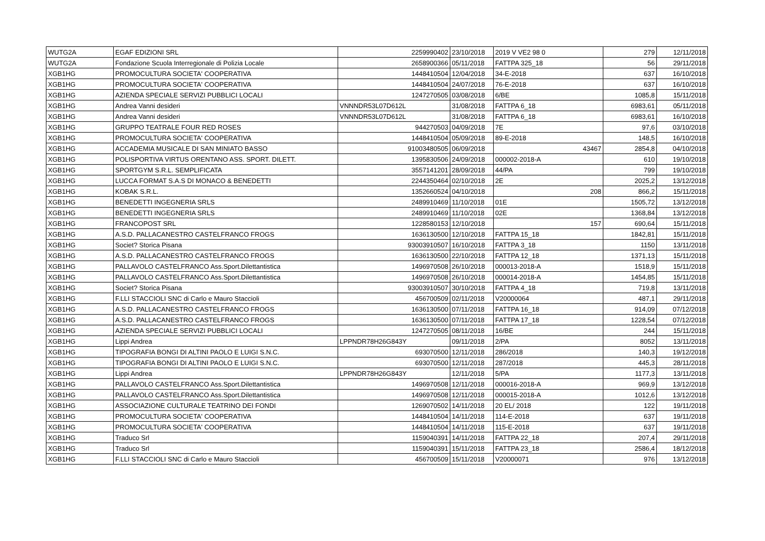| WUTG2A | EGAF EDIZIONI SRL | 2259990402 | 23/10/2018 | 2019 V VE2 98 0 | 279 | 12/11/2018 |
| WUTG2A | Fondazione Scuola Interregionale di Polizia Locale | 2658900366 | 05/11/2018 | FATTPA 325_18 | 56 | 29/11/2018 |
| XGB1HG | PROMOCULTURA SOCIETA' COOPERATIVA | 1448410504 | 12/04/2018 | 34-E-2018 | 637 | 16/10/2018 |
| XGB1HG | PROMOCULTURA SOCIETA' COOPERATIVA | 1448410504 | 24/07/2018 | 76-E-2018 | 637 | 16/10/2018 |
| XGB1HG | AZIENDA SPECIALE SERVIZI PUBBLICI LOCALI | 1247270505 | 03/08/2018 | 6/BE | 1085,8 | 15/11/2018 |
| XGB1HG | Andrea Vanni desideri | VNNNDR53L07D612L | 31/08/2018 | FATTPA 6_18 | 6983,61 | 05/11/2018 |
| XGB1HG | Andrea Vanni desideri | VNNNDR53L07D612L | 31/08/2018 | FATTPA 6_18 | 6983,61 | 16/10/2018 |
| XGB1HG | GRUPPO TEATRALE FOUR RED ROSES | 944270503 | 04/09/2018 | 7E | 97,6 | 03/10/2018 |
| XGB1HG | PROMOCULTURA SOCIETA' COOPERATIVA | 1448410504 | 05/09/2018 | 89-E-2018 | 148,5 | 16/10/2018 |
| XGB1HG | ACCADEMIA MUSICALE DI SAN MINIATO BASSO | 91003480505 | 06/09/2018 | 43467 | 2854,8 | 04/10/2018 |
| XGB1HG | POLISPORTIVA VIRTUS ORENTANO ASS. SPORT. DILETT. | 1395830506 | 24/09/2018 | 000002-2018-A | 610 | 19/10/2018 |
| XGB1HG | SPORTGYM S.R.L. SEMPLIFICATA | 3557141201 | 28/09/2018 | 44/PA | 799 | 19/10/2018 |
| XGB1HG | LUCCA FORMAT S.A.S DI MONACO & BENEDETTI | 2244350464 | 02/10/2018 | 2E | 2025,2 | 13/12/2018 |
| XGB1HG | KOBAK S.R.L. | 1352660524 | 04/10/2018 | 208 | 866,2 | 15/11/2018 |
| XGB1HG | BENEDETTI INGEGNERIA SRLS | 2489910469 | 11/10/2018 | 01E | 1505,72 | 13/12/2018 |
| XGB1HG | BENEDETTI INGEGNERIA SRLS | 2489910469 | 11/10/2018 | 02E | 1368,84 | 13/12/2018 |
| XGB1HG | FRANCOPOST SRL | 1228580153 | 12/10/2018 | 157 | 690,64 | 15/11/2018 |
| XGB1HG | A.S.D. PALLACANESTRO CASTELFRANCO FROGS | 1636130500 | 12/10/2018 | FATTPA 15_18 | 1842,81 | 15/11/2018 |
| XGB1HG | Societ? Storica Pisana | 93003910507 | 16/10/2018 | FATTPA 3_18 | 1150 | 13/11/2018 |
| XGB1HG | A.S.D. PALLACANESTRO CASTELFRANCO FROGS | 1636130500 | 22/10/2018 | FATTPA 12_18 | 1371,13 | 15/11/2018 |
| XGB1HG | PALLAVOLO CASTELFRANCO Ass.Sport.Dilettantistica | 1496970508 | 26/10/2018 | 000013-2018-A | 1518,9 | 15/11/2018 |
| XGB1HG | PALLAVOLO CASTELFRANCO Ass.Sport.Dilettantistica | 1496970508 | 26/10/2018 | 000014-2018-A | 1454,85 | 15/11/2018 |
| XGB1HG | Societ? Storica Pisana | 93003910507 | 30/10/2018 | FATTPA 4_18 | 719,8 | 13/11/2018 |
| XGB1HG | F.LLI STACCIOLI SNC di Carlo e Mauro Staccioli | 456700509 | 02/11/2018 | V20000064 | 487,1 | 29/11/2018 |
| XGB1HG | A.S.D. PALLACANESTRO CASTELFRANCO FROGS | 1636130500 | 07/11/2018 | FATTPA 16_18 | 914,09 | 07/12/2018 |
| XGB1HG | A.S.D. PALLACANESTRO CASTELFRANCO FROGS | 1636130500 | 07/11/2018 | FATTPA 17_18 | 1228,54 | 07/12/2018 |
| XGB1HG | AZIENDA SPECIALE SERVIZI PUBBLICI LOCALI | 1247270505 | 08/11/2018 | 16/BE | 244 | 15/11/2018 |
| XGB1HG | Lippi Andrea | LPPNDR78H26G843Y | 09/11/2018 | 2/PA | 8052 | 13/11/2018 |
| XGB1HG | TIPOGRAFIA BONGI DI ALTINI PAOLO E LUIGI S.N.C. | 693070500 | 12/11/2018 | 286/2018 | 140,3 | 19/12/2018 |
| XGB1HG | TIPOGRAFIA BONGI DI ALTINI PAOLO E LUIGI S.N.C. | 693070500 | 12/11/2018 | 287/2018 | 445,3 | 28/11/2018 |
| XGB1HG | Lippi Andrea | LPPNDR78H26G843Y | 12/11/2018 | 5/PA | 1177,3 | 13/11/2018 |
| XGB1HG | PALLAVOLO CASTELFRANCO Ass.Sport.Dilettantistica | 1496970508 | 12/11/2018 | 000016-2018-A | 969,9 | 13/12/2018 |
| XGB1HG | PALLAVOLO CASTELFRANCO Ass.Sport.Dilettantistica | 1496970508 | 12/11/2018 | 000015-2018-A | 1012,6 | 13/12/2018 |
| XGB1HG | ASSOCIAZIONE CULTURALE TEATRINO DEI FONDI | 1269070502 | 14/11/2018 | 20 EL/ 2018 | 122 | 19/11/2018 |
| XGB1HG | PROMOCULTURA SOCIETA' COOPERATIVA | 1448410504 | 14/11/2018 | 114-E-2018 | 637 | 19/11/2018 |
| XGB1HG | PROMOCULTURA SOCIETA' COOPERATIVA | 1448410504 | 14/11/2018 | 115-E-2018 | 637 | 19/11/2018 |
| XGB1HG | Traduco Srl | 1159040391 | 14/11/2018 | FATTPA 22_18 | 207,4 | 29/11/2018 |
| XGB1HG | Traduco Srl | 1159040391 | 15/11/2018 | FATTPA 23_18 | 2586,4 | 18/12/2018 |
| XGB1HG | F.LLI STACCIOLI SNC di Carlo e Mauro Staccioli | 456700509 | 15/11/2018 | V20000071 | 976 | 13/12/2018 |